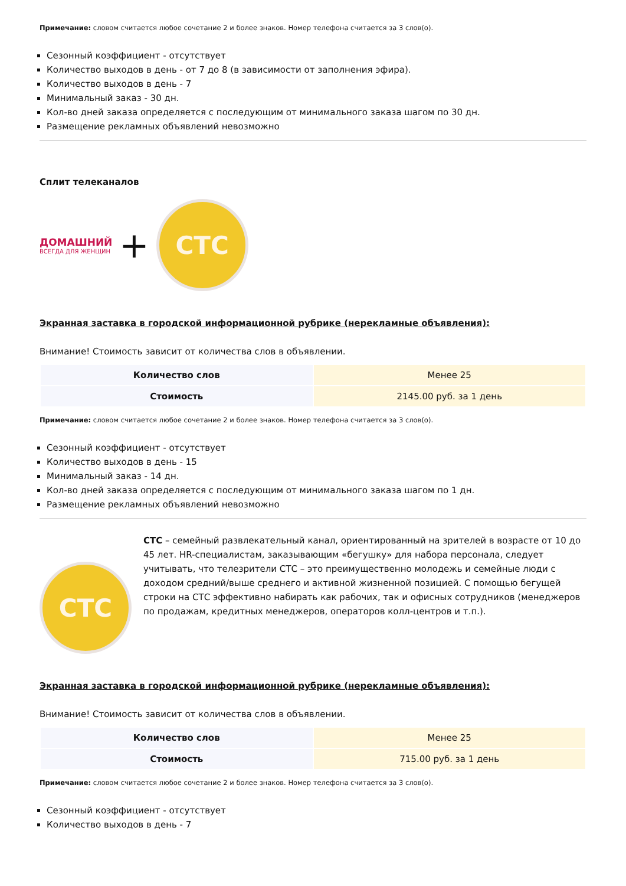Примечание: словом считается любое сочетание 2 и более знаков. Номер телефона считается за 3 слов(о).
Сезонный коэффициент - отсутствует
Количество выходов в день - от 7 до 8 (в зависимости от заполнения эфира).
Количество выходов в день - 7
Минимальный заказ - 30 дн.
Кол-во дней заказа определяется с последующим от минимального заказа шагом по 30 дн.
Размещение рекламных объявлений невозможно
Сплит телеканалов
ДОМАШНИЙ
ВСЕГДА ДЛЯ ЖЕНЩИН
+
СТС
Экранная заставка в городской информационной рубрике (нерекламные объявления):
Внимание! Стоимость зависит от количества слов в объявлении.
| Количество слов | Менее 25 |
| Стоимость | 2145.00 руб. за 1 день |
Примечание: словом считается любое сочетание 2 и более знаков. Номер телефона считается за 3 слов(о).
Сезонный коэффициент - отсутствует
Количество выходов в день - 15
Минимальный заказ - 14 дн.
Кол-во дней заказа определяется с последующим от минимального заказа шагом по 1 дн.
Размещение рекламных объявлений невозможно
СТС
СТС – семейный развлекательный канал, ориентированный на зрителей в возрасте от 10 до 45 лет. HR-специалистам, заказывающим «бегушку» для набора персонала, следует учитывать, что телезрители СТС – это преимущественно молодежь и семейные люди с доходом средний/выше среднего и активной жизненной позицией. С помощью бегущей строки на СТС эффективно набирать как рабочих, так и офисных сотрудников (менеджеров по продажам, кредитных менеджеров, операторов колл-центров и т.п.).
Экранная заставка в городской информационной рубрике (нерекламные объявления):
Внимание! Стоимость зависит от количества слов в объявлении.
| Количество слов | Менее 25 |
| Стоимость | 715.00 руб. за 1 день |
Примечание: словом считается любое сочетание 2 и более знаков. Номер телефона считается за 3 слов(о).
Сезонный коэффициент - отсутствует
Количество выходов в день - 7